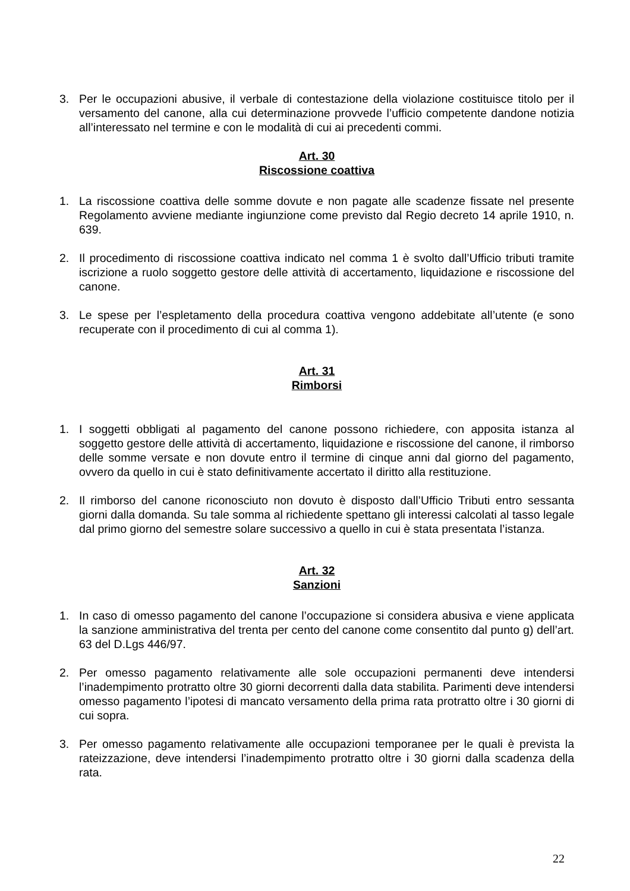3. Per le occupazioni abusive, il verbale di contestazione della violazione costituisce titolo per il versamento del canone, alla cui determinazione provvede l’ufficio competente dandone notizia all’interessato nel termine e con le modalità di cui ai precedenti commi.
Art. 30
Riscossione coattiva
1. La riscossione coattiva delle somme dovute e non pagate alle scadenze fissate nel presente Regolamento avviene mediante ingiunzione come previsto dal Regio decreto 14 aprile 1910, n. 639.
2. Il procedimento di riscossione coattiva indicato nel comma 1 è svolto dall’Ufficio tributi tramite iscrizione a ruolo soggetto gestore delle attività di accertamento, liquidazione e riscossione del canone.
3. Le spese per l’espletamento della procedura coattiva vengono addebitate all’utente (e sono recuperate con il procedimento di cui al comma 1).
Art. 31
Rimborsi
1. I soggetti obbligati al pagamento del canone possono richiedere, con apposita istanza al soggetto gestore delle attività di accertamento, liquidazione e riscossione del canone, il rimborso delle somme versate e non dovute entro il termine di cinque anni dal giorno del pagamento, ovvero da quello in cui è stato definitivamente accertato il diritto alla restituzione.
2. Il rimborso del canone riconosciuto non dovuto è disposto dall’Ufficio Tributi entro sessanta giorni dalla domanda. Su tale somma al richiedente spettano gli interessi calcolati al tasso legale dal primo giorno del semestre solare successivo a quello in cui è stata presentata l’istanza.
Art. 32
Sanzioni
1. In caso di omesso pagamento del canone l’occupazione si considera abusiva e viene applicata la sanzione amministrativa del trenta per cento del canone come consentito dal punto g) dell’art. 63 del D.Lgs 446/97.
2. Per omesso pagamento relativamente alle sole occupazioni permanenti deve intendersi l’inadempimento protratto oltre 30 giorni decorrenti dalla data stabilita. Parimenti deve intendersi omesso pagamento l’ipotesi di mancato versamento della prima rata protratto oltre i 30 giorni di cui sopra.
3. Per omesso pagamento relativamente alle occupazioni temporanee per le quali è prevista la rateizzazione, deve intendersi l’inadempimento protratto oltre i 30 giorni dalla scadenza della rata.
22